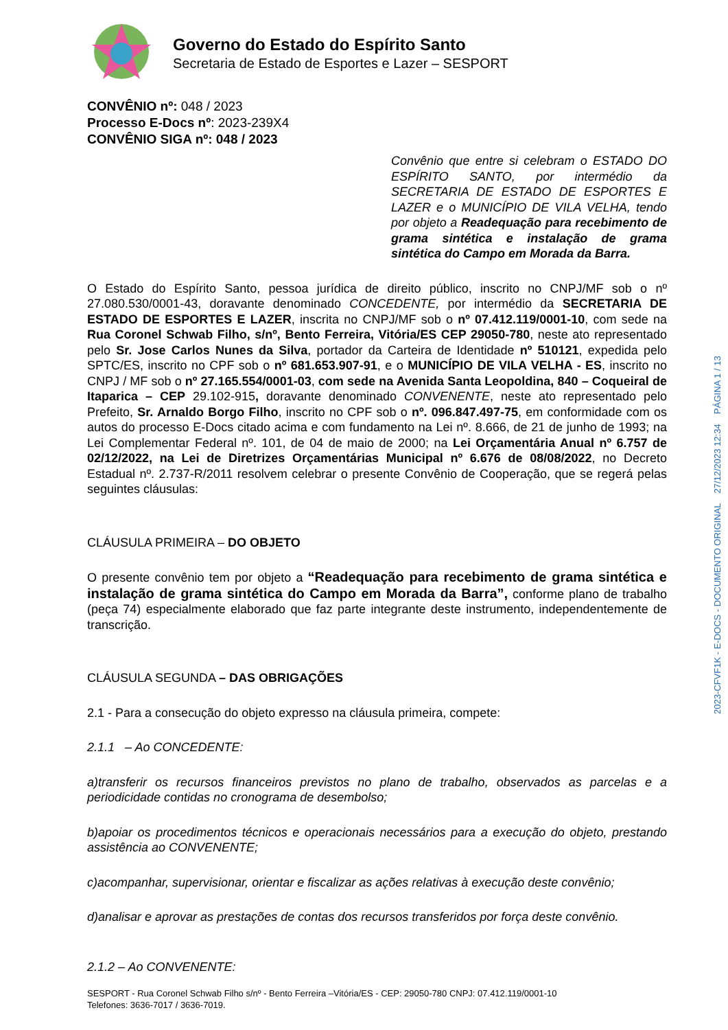Governo do Estado do Espírito Santo
Secretaria de Estado de Esportes e Lazer – SESPORT
CONVÊNIO nº: 048 / 2023
Processo E-Docs nº: 2023-239X4
CONVÊNIO SIGA nº: 048 / 2023
Convênio que entre si celebram o ESTADO DO ESPÍRITO SANTO, por intermédio da SECRETARIA DE ESTADO DE ESPORTES E LAZER e o MUNICÍPIO DE VILA VELHA, tendo por objeto a Readequação para recebimento de grama sintética e instalação de grama sintética do Campo em Morada da Barra.
O Estado do Espírito Santo, pessoa jurídica de direito público, inscrito no CNPJ/MF sob o nº 27.080.530/0001-43, doravante denominado CONCEDENTE, por intermédio da SECRETARIA DE ESTADO DE ESPORTES E LAZER, inscrita no CNPJ/MF sob o nº 07.412.119/0001-10, com sede na Rua Coronel Schwab Filho, s/nº, Bento Ferreira, Vitória/ES CEP 29050-780, neste ato representado pelo Sr. Jose Carlos Nunes da Silva, portador da Carteira de Identidade nº 510121, expedida pelo SPTC/ES, inscrito no CPF sob o nº 681.653.907-91, e o MUNICÍPIO DE VILA VELHA - ES, inscrito no CNPJ / MF sob o nº 27.165.554/0001-03, com sede na Avenida Santa Leopoldina, 840 – Coqueiral de Itaparica – CEP 29.102-915, doravante denominado CONVENENTE, neste ato representado pelo Prefeito, Sr. Arnaldo Borgo Filho, inscrito no CPF sob o nº. 096.847.497-75, em conformidade com os autos do processo E-Docs citado acima e com fundamento na Lei nº. 8.666, de 21 de junho de 1993; na Lei Complementar Federal nº. 101, de 04 de maio de 2000; na Lei Orçamentária Anual nº 6.757 de 02/12/2022, na Lei de Diretrizes Orçamentárias Municipal nº 6.676 de 08/08/2022, no Decreto Estadual nº. 2.737-R/2011 resolvem celebrar o presente Convênio de Cooperação, que se regerá pelas seguintes cláusulas:
CLÁUSULA PRIMEIRA – DO OBJETO
O presente convênio tem por objeto a “Readequação para recebimento de grama sintética e instalação de grama sintética do Campo em Morada da Barra”, conforme plano de trabalho (peça 74) especialmente elaborado que faz parte integrante deste instrumento, independentemente de transcrição.
CLÁUSULA SEGUNDA – DAS OBRIGAÇÕES
2.1 - Para a consecução do objeto expresso na cláusula primeira, compete:
2.1.1 – Ao CONCEDENTE:
a)transferir os recursos financeiros previstos no plano de trabalho, observados as parcelas e a periodicidade contidas no cronograma de desembolso;
b)apoiar os procedimentos técnicos e operacionais necessários para a execução do objeto, prestando assistência ao CONVENENTE;
c)acompanhar, supervisionar, orientar e fiscalizar as ações relativas à execução deste convênio;
d)analisar e aprovar as prestações de contas dos recursos transferidos por força deste convênio.
2.1.2 – Ao CONVENENTE:
2023-CFVF1K - E-DOCS - DOCUMENTO ORIGINAL 27/12/2023 12:34 PÁGINA 1 / 13
SESPORT - Rua Coronel Schwab Filho s/nº - Bento Ferreira –Vitória/ES - CEP: 29050-780 CNPJ: 07.412.119/0001-10
Telefones: 3636-7017 / 3636-7019.